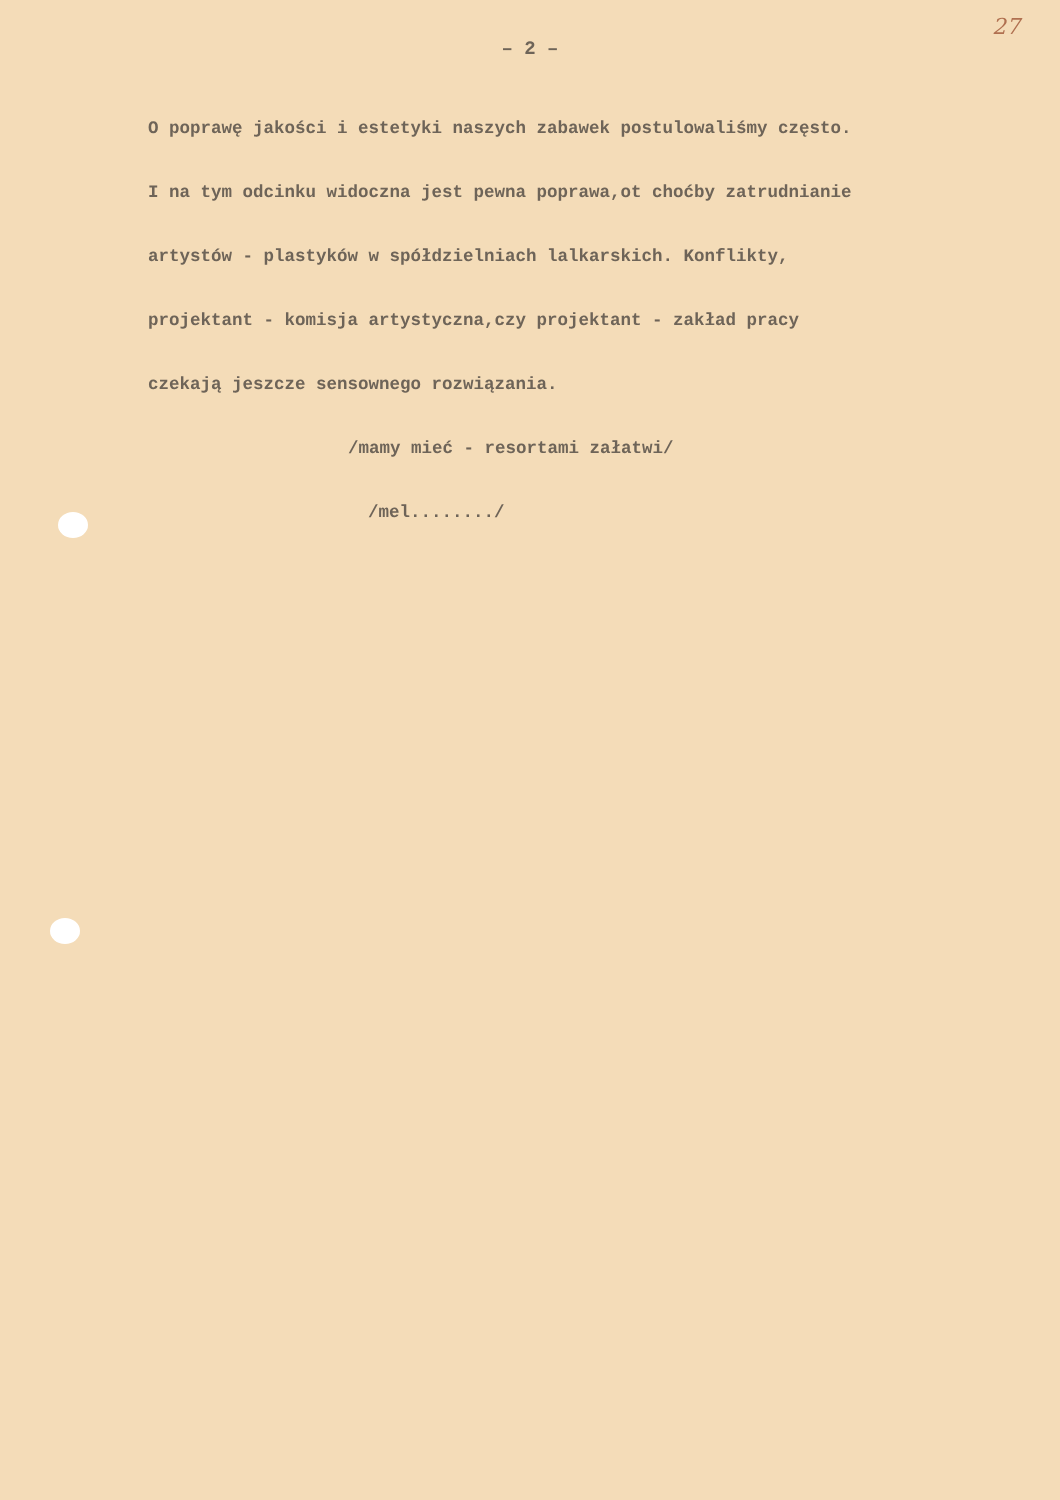27
– 2 –
O poprawę jakości i estetyki naszych zabawek postulowaliśmy często.
I na tym odcinku widoczna jest pewna poprawa,ot choćby zatrudnianie
artystów - plastyków w spółdzielniach lalkarskich. Konflikty,
projektant - komisja artystyczna,czy projektant - zakład pracy
czekają jeszcze sensownego rozwiązania.
/mamy mieć - resortami załatwi/
/mel......../